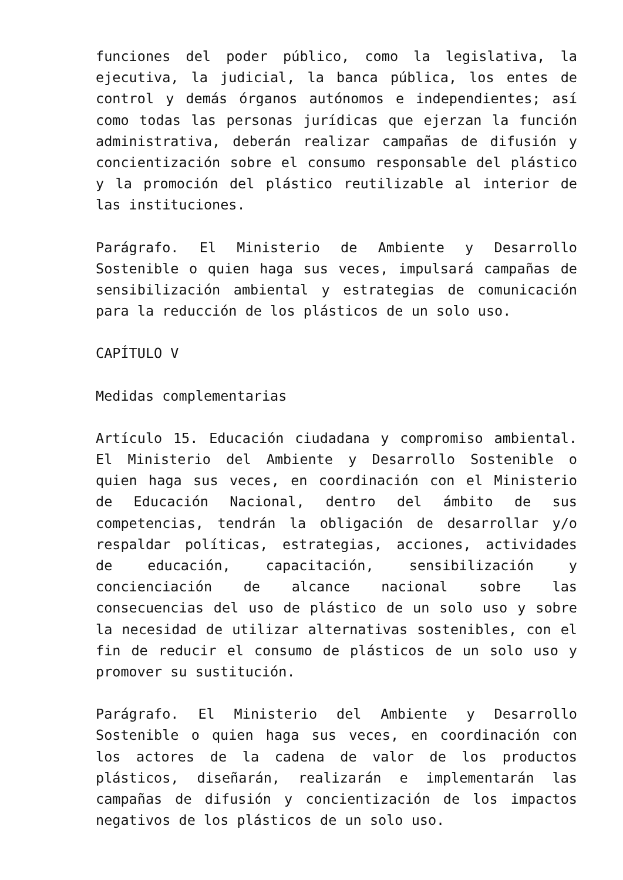funciones del poder público, como la legislativa, la ejecutiva, la judicial, la banca pública, los entes de control y demás órganos autónomos e independientes; así como todas las personas jurídicas que ejerzan la función administrativa, deberán realizar campañas de difusión y concientización sobre el consumo responsable del plástico y la promoción del plástico reutilizable al interior de las instituciones.
Parágrafo. El Ministerio de Ambiente y Desarrollo Sostenible o quien haga sus veces, impulsará campañas de sensibilización ambiental y estrategias de comunicación para la reducción de los plásticos de un solo uso.
CAPÍTULO V
Medidas complementarias
Artículo 15. Educación ciudadana y compromiso ambiental. El Ministerio del Ambiente y Desarrollo Sostenible o quien haga sus veces, en coordinación con el Ministerio de Educación Nacional, dentro del ámbito de sus competencias, tendrán la obligación de desarrollar y/o respaldar políticas, estrategias, acciones, actividades de educación, capacitación, sensibilización y concienciación de alcance nacional sobre las consecuencias del uso de plástico de un solo uso y sobre la necesidad de utilizar alternativas sostenibles, con el fin de reducir el consumo de plásticos de un solo uso y promover su sustitución.
Parágrafo. El Ministerio del Ambiente y Desarrollo Sostenible o quien haga sus veces, en coordinación con los actores de la cadena de valor de los productos plásticos, diseñarán, realizarán e implementarán las campañas de difusión y concientización de los impactos negativos de los plásticos de un solo uso.